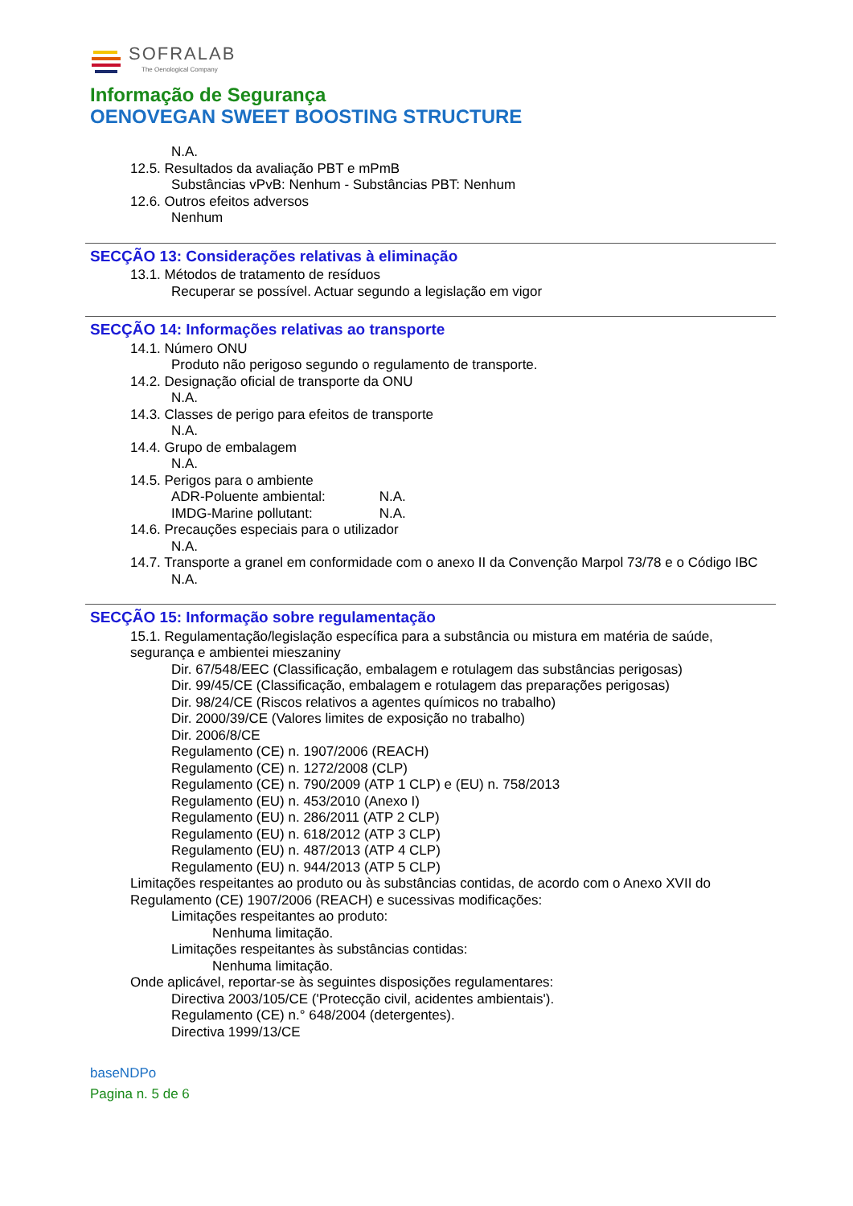SOFRALAB
The Oenological Company
Informação de Segurança
OENOVEGAN SWEET BOOSTING STRUCTURE
N.A.
12.5. Resultados da avaliação PBT e mPmB
Substâncias vPvB: Nenhum - Substâncias PBT: Nenhum
12.6. Outros efeitos adversos
Nenhum
SECÇÃO 13: Considerações relativas à eliminação
13.1. Métodos de tratamento de resíduos
Recuperar se possível. Actuar segundo a legislação em vigor
SECÇÃO 14: Informações relativas ao transporte
14.1. Número ONU
Produto não perigoso segundo o regulamento de transporte.
14.2. Designação oficial de transporte da ONU
N.A.
14.3. Classes de perigo para efeitos de transporte
N.A.
14.4. Grupo de embalagem
N.A.
14.5. Perigos para o ambiente
ADR-Poluente ambiental: N.A.
IMDG-Marine pollutant: N.A.
14.6. Precauções especiais para o utilizador
N.A.
14.7. Transporte a granel em conformidade com o anexo II da Convenção Marpol 73/78 e o Código IBC
N.A.
SECÇÃO 15: Informação sobre regulamentação
15.1. Regulamentação/legislação específica para a substância ou mistura em matéria de saúde, segurança e ambientei mieszaniny
Dir. 67/548/EEC (Classificação, embalagem e rotulagem das substâncias perigosas)
Dir. 99/45/CE (Classificação, embalagem e rotulagem das preparações perigosas)
Dir. 98/24/CE (Riscos relativos a agentes químicos no trabalho)
Dir. 2000/39/CE (Valores limites de exposição no trabalho)
Dir. 2006/8/CE
Regulamento (CE) n. 1907/2006 (REACH)
Regulamento (CE) n. 1272/2008 (CLP)
Regulamento (CE) n. 790/2009 (ATP 1 CLP) e (EU) n. 758/2013
Regulamento (EU) n. 453/2010 (Anexo I)
Regulamento (EU) n. 286/2011 (ATP 2 CLP)
Regulamento (EU) n. 618/2012 (ATP 3 CLP)
Regulamento (EU) n. 487/2013 (ATP 4 CLP)
Regulamento (EU) n. 944/2013 (ATP 5 CLP)
Limitações respeitantes ao produto ou às substâncias contidas, de acordo com o Anexo XVII do Regulamento (CE) 1907/2006 (REACH) e sucessivas modificações:
Limitações respeitantes ao produto:
Nenhuma limitação.
Limitações respeitantes às substâncias contidas:
Nenhuma limitação.
Onde aplicável, reportar-se às seguintes disposições regulamentares:
Directiva 2003/105/CE ('Protecção civil, acidentes ambientais').
Regulamento (CE) n.° 648/2004 (detergentes).
Directiva 1999/13/CE
baseNDPo
Pagina n. 5 de 6